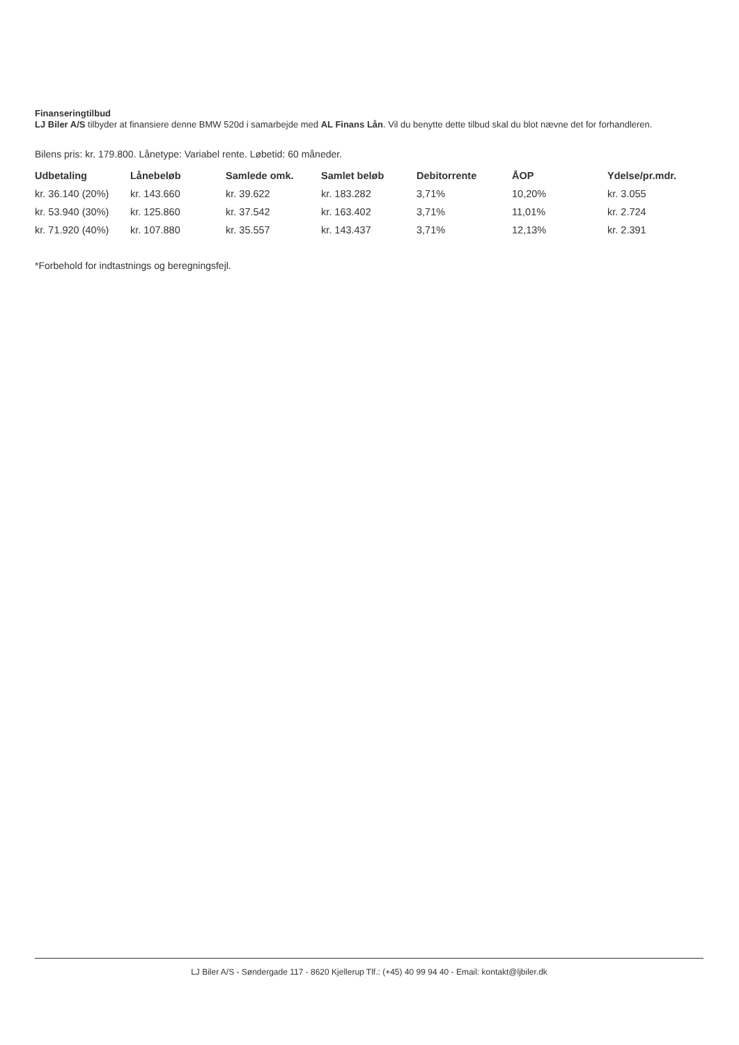Finanseringtilbud
LJ Biler A/S tilbyder at finansiere denne BMW 520d i samarbejde med AL Finans Lån. Vil du benytte dette tilbud skal du blot nævne det for forhandleren.
Bilens pris: kr. 179.800. Lånetype: Variabel rente. Løbetid: 60 måneder.
| Udbetaling | Lånebeløb | Samlede omk. | Samlet beløb | Debitorrente | ÅOP | Ydelse/pr.mdr. |
| --- | --- | --- | --- | --- | --- | --- |
| kr. 36.140 (20%) | kr. 143.660 | kr. 39.622 | kr. 183.282 | 3,71% | 10,20% | kr. 3.055 |
| kr. 53.940 (30%) | kr. 125.860 | kr. 37.542 | kr. 163.402 | 3,71% | 11,01% | kr. 2.724 |
| kr. 71.920 (40%) | kr. 107.880 | kr. 35.557 | kr. 143.437 | 3,71% | 12,13% | kr. 2.391 |
*Forbehold for indtastnings og beregningsfejl.
LJ Biler A/S - Søndergade 117 - 8620 Kjellerup Tlf.: (+45) 40 99 94 40 - Email: kontakt@ljbiler.dk